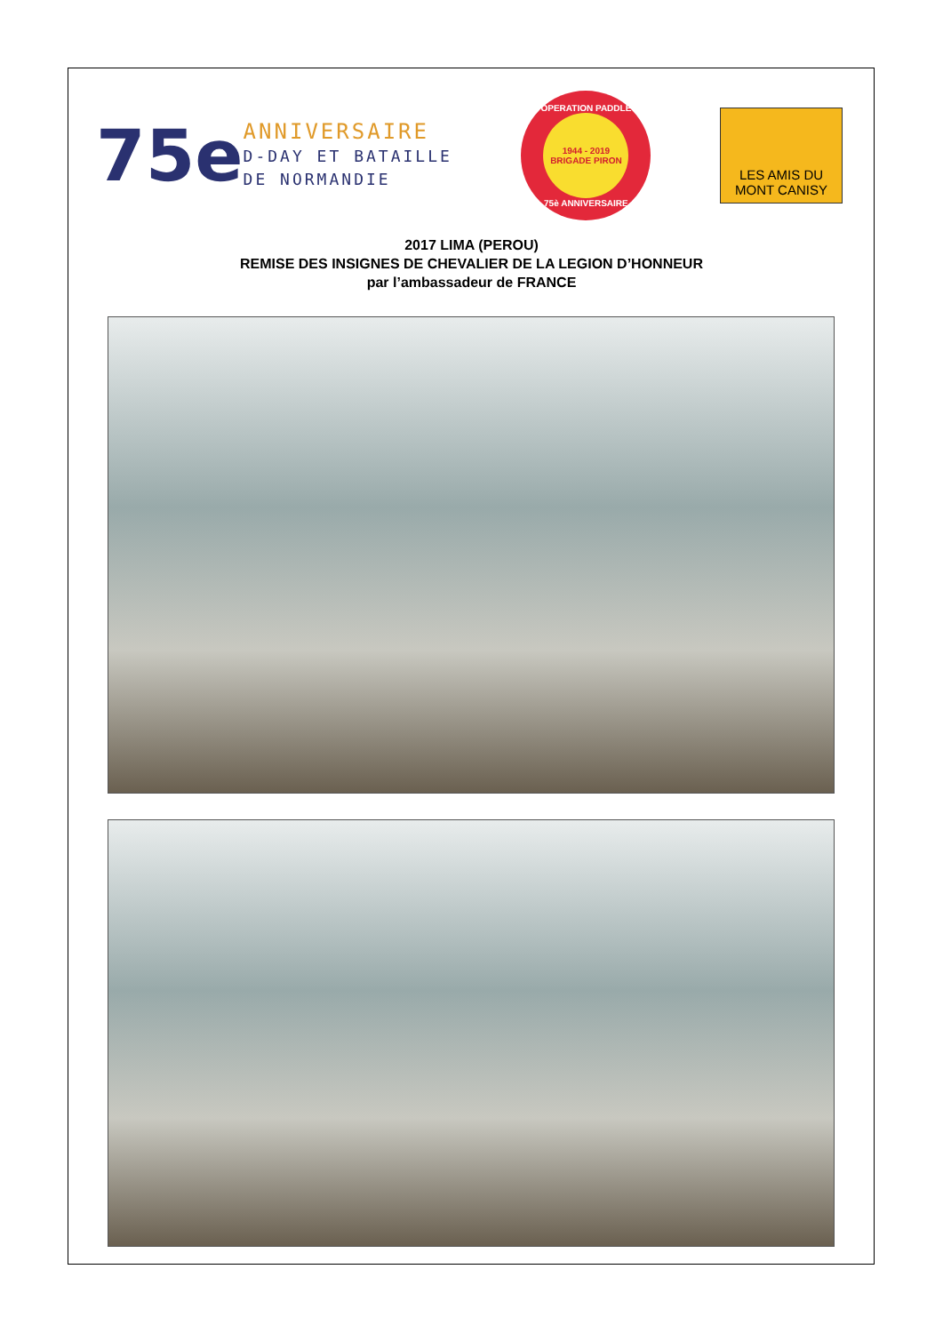75e
ANNIVERSAIRE
D-DAY ET BATAILLE
DE NORMANDIE
OPERATION PADDLE
1944 - 2019
BRIGADE PIRON
75è ANNIVERSAIRE
LES AMIS DU
MONT CANISY
2017 LIMA (PEROU)
REMISE DES INSIGNES DE CHEVALIER DE LA LEGION D’HONNEUR
par l’ambassadeur de FRANCE